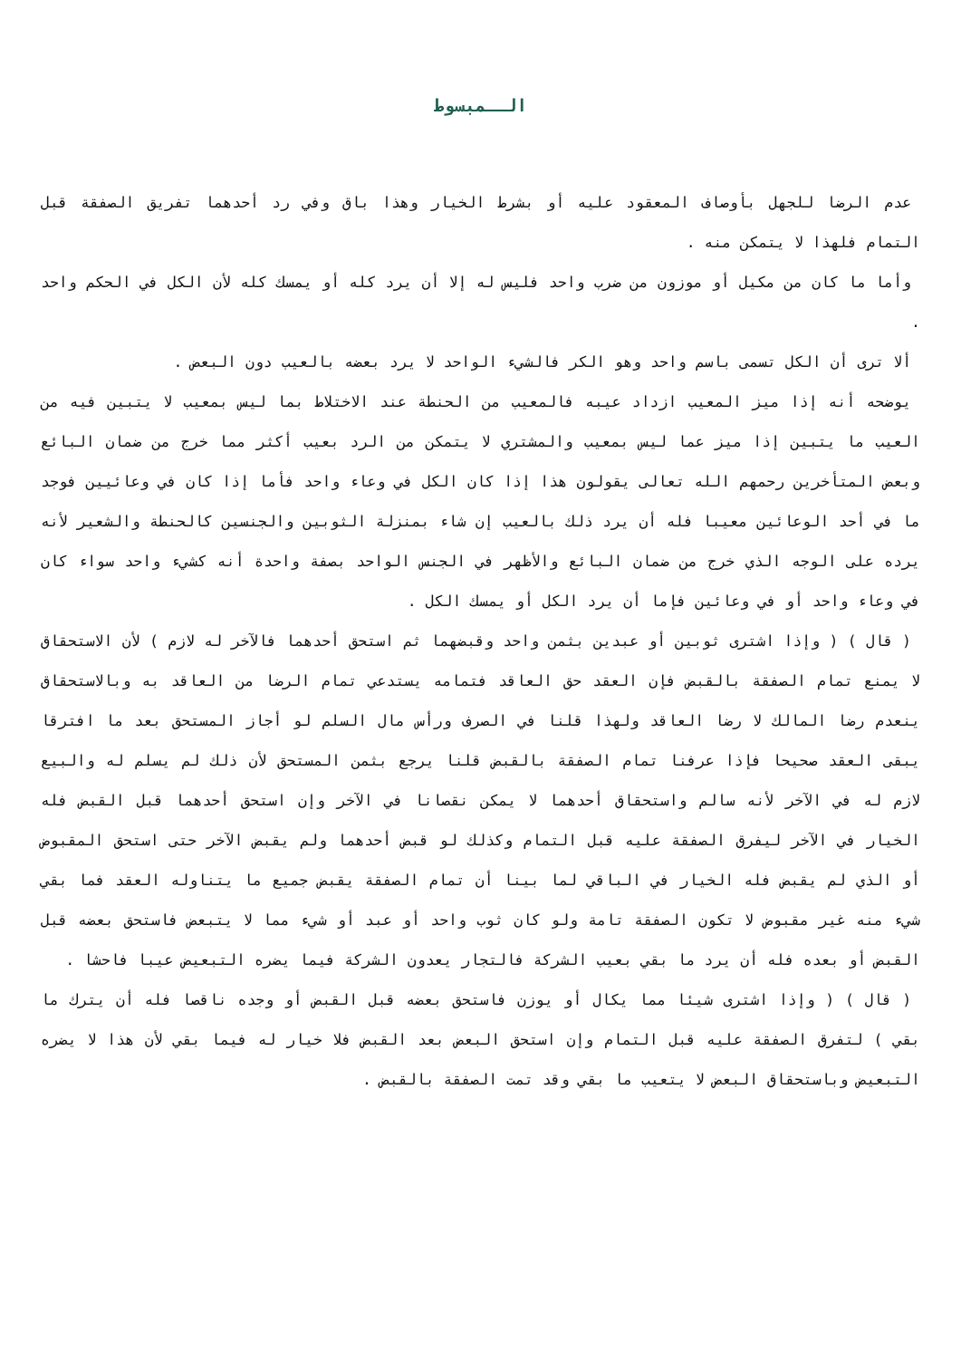الــمبسوط
عدم الرضا للجهل بأوصاف المعقود عليه أو بشرط الخيار وهذا باق وفي رد أحدهما تفريق الصفقة قبل التمام فلهذا لا يتمكن منه .
وأما ما كان من مكيل أو موزون من ضرب واحد فليس له إلا أن يرد كله أو يمسك كله لأن الكل في الحكم واحد .
ألا ترى أن الكل تسمى باسم واحد وهو الكر فالشيء الواحد لا يرد بعضه بالعيب دون البعض .
يوضحه أنه إذا ميز المعيب ازداد عيبه فالمعيب من الحنطة عند الاختلاط بما ليس بمعيب لا يتبين فيه من العيب ما يتبين إذا ميز عما ليس بمعيب والمشتري لا يتمكن من الرد بعيب أكثر مما خرج من ضمان البائع وبعض المتأخرين رحمهم الله تعالى يقولون هذا إذا كان الكل في وعاء واحد فأما إذا كان في وعائيين فوجد ما في أحد الوعائين معيبا فله أن يرد ذلك بالعيب إن شاء بمنزلة الثوبين والجنسين كالحنطة والشعير لأنه يرده على الوجه الذي خرج من ضمان البائع والأظهر في الجنس الواحد بصفة واحدة أنه كشيء واحد سواء كان في وعاء واحد أو في وعائين فإما أن يرد الكل أو يمسك الكل .
( قال ) ( وإذا اشترى ثوبين أو عبدين بثمن واحد وقبضهما ثم استحق أحدهما فالآخر له لازم ) لأن الاستحقاق لا يمنع تمام الصفقة بالقبض فإن العقد حق العاقد فتمامه يستدعي تمام الرضا من العاقد به وبالاستحقاق ينعدم رضا المالك لا رضا العاقد ولهذا قلنا في الصرف ورأس مال السلم لو أجاز المستحق بعد ما افترقا يبقى العقد صحيحا فإذا عرفنا تمام الصفقة بالقبض قلنا يرجع بثمن المستحق لأن ذلك لم يسلم له والبيع لازم له في الآخر لأنه سالم واستحقاق أحدهما لا يمكن نقصانا في الآخر وإن استحق أحدهما قبل القبض فله الخيار في الآخر ليفرق الصفقة عليه قبل التمام وكذلك لو قبض أحدهما ولم يقبض الآخر حتى استحق المقبوض أو الذي لم يقبض فله الخيار في الباقي لما بينا أن تمام الصفقة يقبض جميع ما يتناوله العقد فما بقي شيء منه غير مقبوض لا تكون الصفقة تامة ولو كان ثوب واحد أو عبد أو شيء مما لا يتبعض فاستحق بعضه قبل القبض أو بعده فله أن يرد ما بقي بعيب الشركة فالتجار يعدون الشركة فيما يضره التبعيض عيبا فاحشا .
( قال ) ( وإذا اشترى شيئا مما يكال أو يوزن فاستحق بعضه قبل القبض أو وجده ناقصا فله أن يترك ما بقي ) لتفرق الصفقة عليه قبل التمام وإن استحق البعض بعد القبض فلا خيار له فيما بقي لأن هذا لا يضره التبعيض وباستحقاق البعض لا يتعيب ما بقي وقد تمت الصفقة بالقبض .